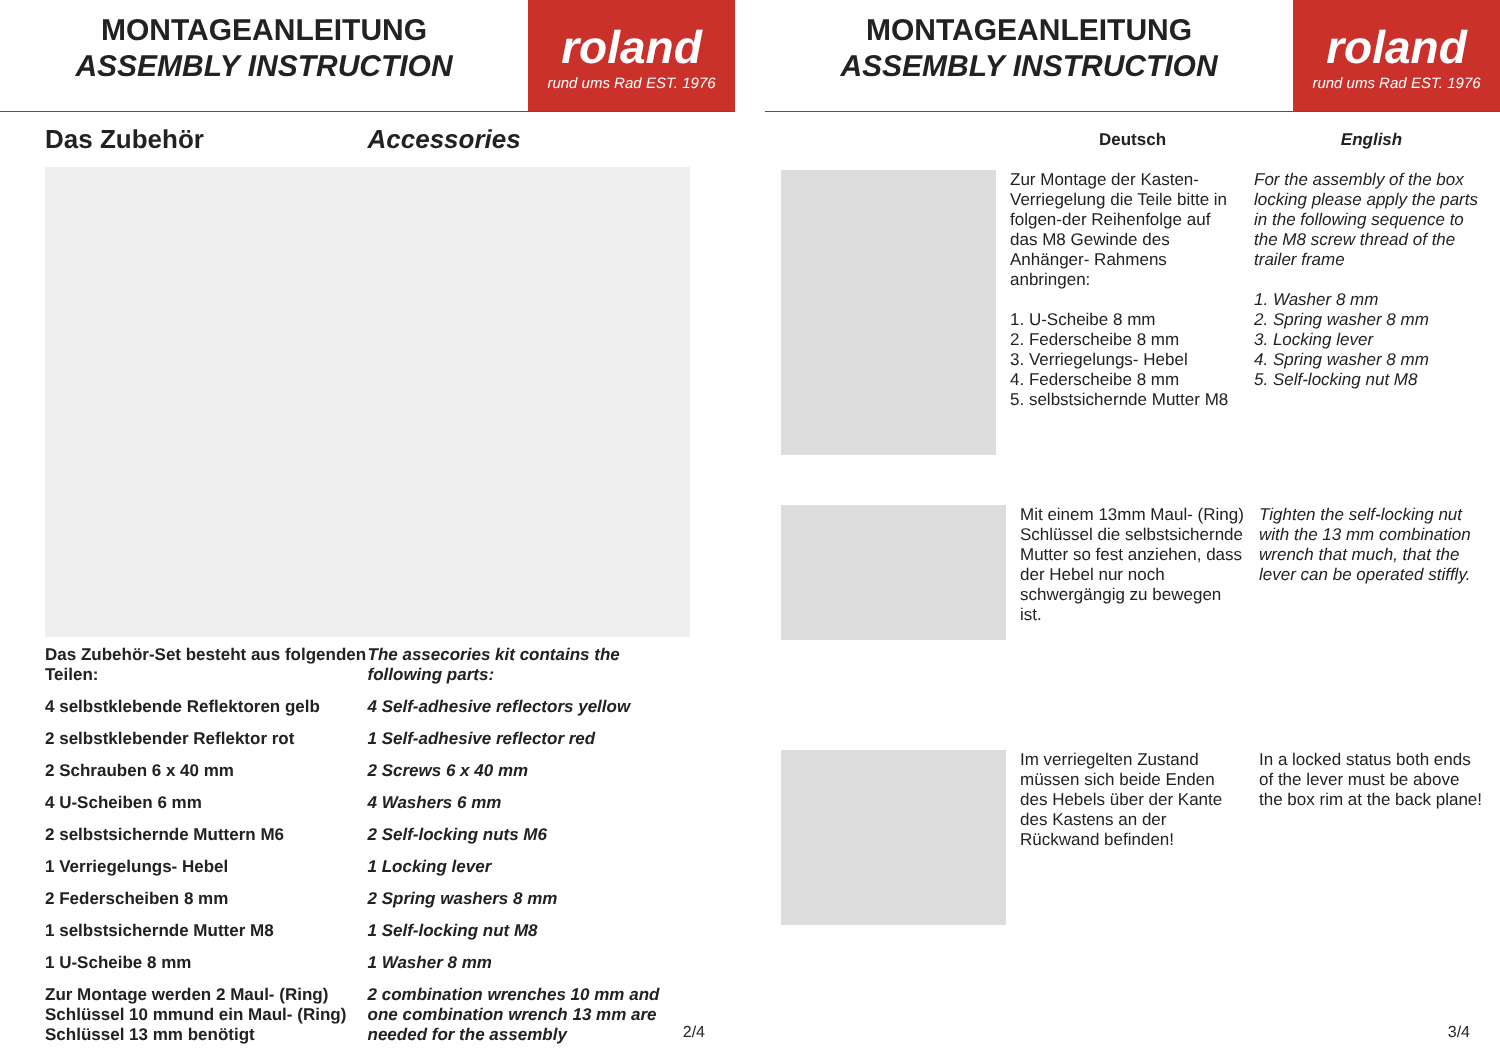MONTAGEANLEITUNG
ASSEMBLY INSTRUCTION
roland
rund ums Rad EST. 1976
Das Zubehör Accessories
Das Zubehör-Set besteht aus folgenden Teilen:
4 selbstklebende Reflektoren gelb
2 selbstklebender Reflektor rot
2 Schrauben 6 x 40 mm
4 U-Scheiben 6 mm
2 selbstsichernde Muttern M6
1 Verriegelungs- Hebel
2 Federscheiben 8 mm
1 selbstsichernde Mutter M8
1 U-Scheibe 8 mm
Zur Montage werden 2 Maul- (Ring) Schlüssel 10 mmund ein Maul- (Ring) Schlüssel 13 mm benötigt
The assecories kit contains the following parts:
4 Self-adhesive reflectors yellow
1 Self-adhesive reflector red
2 Screws 6 x 40 mm
4 Washers 6 mm
2 Self-locking nuts M6
1 Locking lever
2 Spring washers 8 mm
1 Self-locking nut M8
1 Washer 8 mm
2 combination wrenches 10 mm and one combination wrench 13 mm are needed for the assembly
2/4
MONTAGEANLEITUNG
ASSEMBLY INSTRUCTION
roland
rund ums Rad EST. 1976
Deutsch English
Zur Montage der Kasten- Verriegelung die Teile bitte in folgen-der Reihenfolge auf das M8 Gewinde des Anhänger- Rahmens anbringen:
1. U-Scheibe 8 mm
2. Federscheibe 8 mm
3. Verriegelungs- Hebel
4. Federscheibe 8 mm
5. selbstsichernde Mutter M8
For the assembly of the box locking please apply the parts in the following sequence to the M8 screw thread of the trailer frame
1. Washer 8 mm
2. Spring washer 8 mm
3. Locking lever
4. Spring washer 8 mm
5. Self-locking nut M8
Mit einem 13mm Maul- (Ring) Schlüssel die selbstsichernde Mutter so fest anziehen, dass der Hebel nur noch schwergängig zu bewegen ist.
Tighten the self-locking nut with the 13 mm combination wrench that much, that the lever can be operated stiffly.
Im verriegelten Zustand müssen sich beide Enden des Hebels über der Kante des Kastens an der Rückwand befinden!
In a locked status both ends of the lever must be above the box rim at the back plane!
3/4